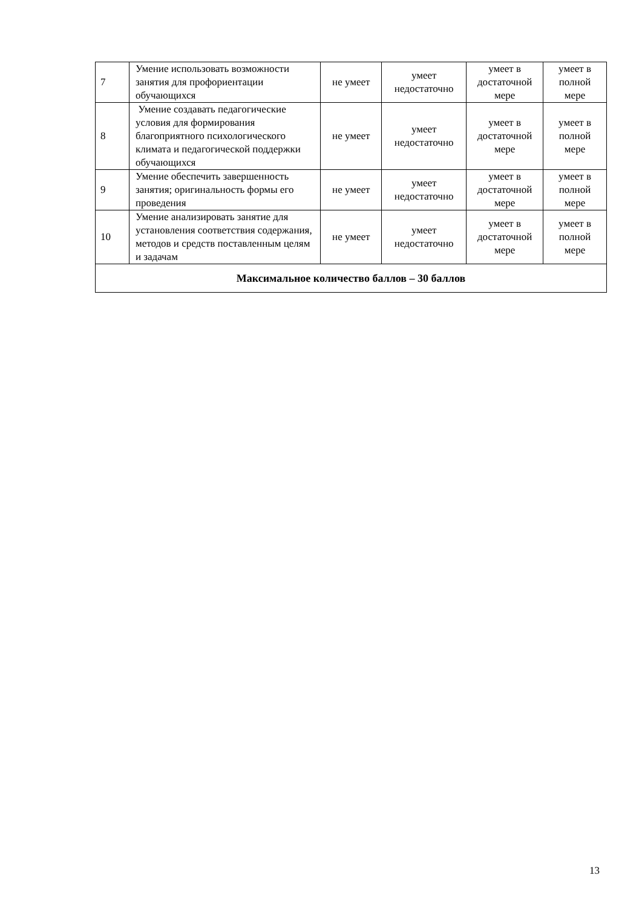| 7 | Умение использовать возможности занятия для профориентации обучающихся | не умеет | умеет недостаточно | умеет в достаточной мере | умеет в полной мере |
| 8 | Умение создавать педагогические условия для формирования благоприятного психологического климата и педагогической поддержки обучающихся | не умеет | умеет недостаточно | умеет в достаточной мере | умеет в полной мере |
| 9 | Умение обеспечить завершенность занятия; оригинальность формы его проведения | не умеет | умеет недостаточно | умеет в достаточной мере | умеет в полной мере |
| 10 | Умение анализировать занятие для установления соответствия содержания, методов и средств поставленным целям и задачам | не умеет | умеет недостаточно | умеет в достаточной мере | умеет в полной мере |
| Максимальное количество баллов – 30 баллов | | | | | |
13